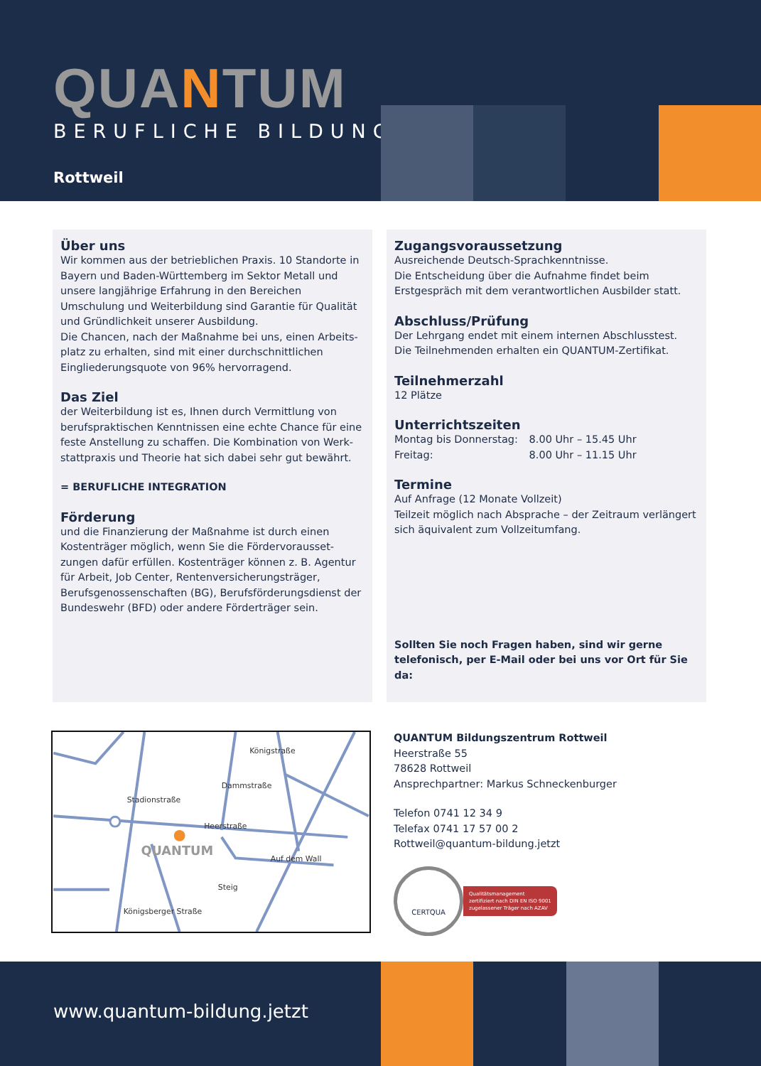QUANTUM
BERUFLICHE BILDUNG
Rottweil
Über uns
Wir kommen aus der betrieblichen Praxis. 10 Standorte in Bayern und Baden-Württemberg im Sektor Metall und unsere langjährige Erfahrung in den Bereichen Umschulung und Weiterbildung sind Garantie für Qualität und Gründlichkeit unserer Ausbildung.
Die Chancen, nach der Maßnahme bei uns, einen Arbeits-platz zu erhalten, sind mit einer durchschnittlichen Eingliederungsquote von 96% hervorragend.
Das Ziel
der Weiterbildung ist es, Ihnen durch Vermittlung von berufspraktischen Kenntnissen eine echte Chance für eine feste Anstellung zu schaffen. Die Kombination von Werk-stattpraxis und Theorie hat sich dabei sehr gut bewährt.
= BERUFLICHE INTEGRATION
Förderung
und die Finanzierung der Maßnahme ist durch einen Kostenträger möglich, wenn Sie die Fördervorausset-zungen dafür erfüllen. Kostenträger können z. B. Agentur für Arbeit, Job Center, Rentenversicherungsträger, Berufsgenossenschaften (BG), Berufsförderungsdienst der Bundeswehr (BFD) oder andere Förderträger sein.
Zugangsvoraussetzung
Ausreichende Deutsch-Sprachkenntnisse.
Die Entscheidung über die Aufnahme findet beim Erstgespräch mit dem verantwortlichen Ausbilder statt.
Abschluss/Prüfung
Der Lehrgang endet mit einem internen Abschlusstest.
Die Teilnehmenden erhalten ein QUANTUM-Zertifikat.
Teilnehmerzahl
12 Plätze
Unterrichtszeiten
Montag bis Donnerstag: 8.00 Uhr – 15.45 Uhr
Freitag: 8.00 Uhr – 11.15 Uhr
Termine
Auf Anfrage (12 Monate Vollzeit)
Teilzeit möglich nach Absprache – der Zeitraum verlängert sich äquivalent zum Vollzeitumfang.
Sollten Sie noch Fragen haben, sind wir gerne telefonisch, per E-Mail oder bei uns vor Ort für Sie da:
Königstraße
Heerstraße
Auf dem Wall
QUANTUM
Stadionstraße
Dammstraße
Steig
Königsberger Straße
QUANTUM Bildungszentrum Rottweil
Heerstraße 55
78628 Rottweil
Ansprechpartner: Markus Schneckenburger
Telefon 0741 12 34 9
Telefax 0741 17 57 00 2
Rottweil@quantum-bildung.jetzt
CERTQUA
Qualitätsmanagement
zertifiziert nach DIN EN ISO 9001
zugelassener Träger nach AZAV
www.quantum-bildung.jetzt